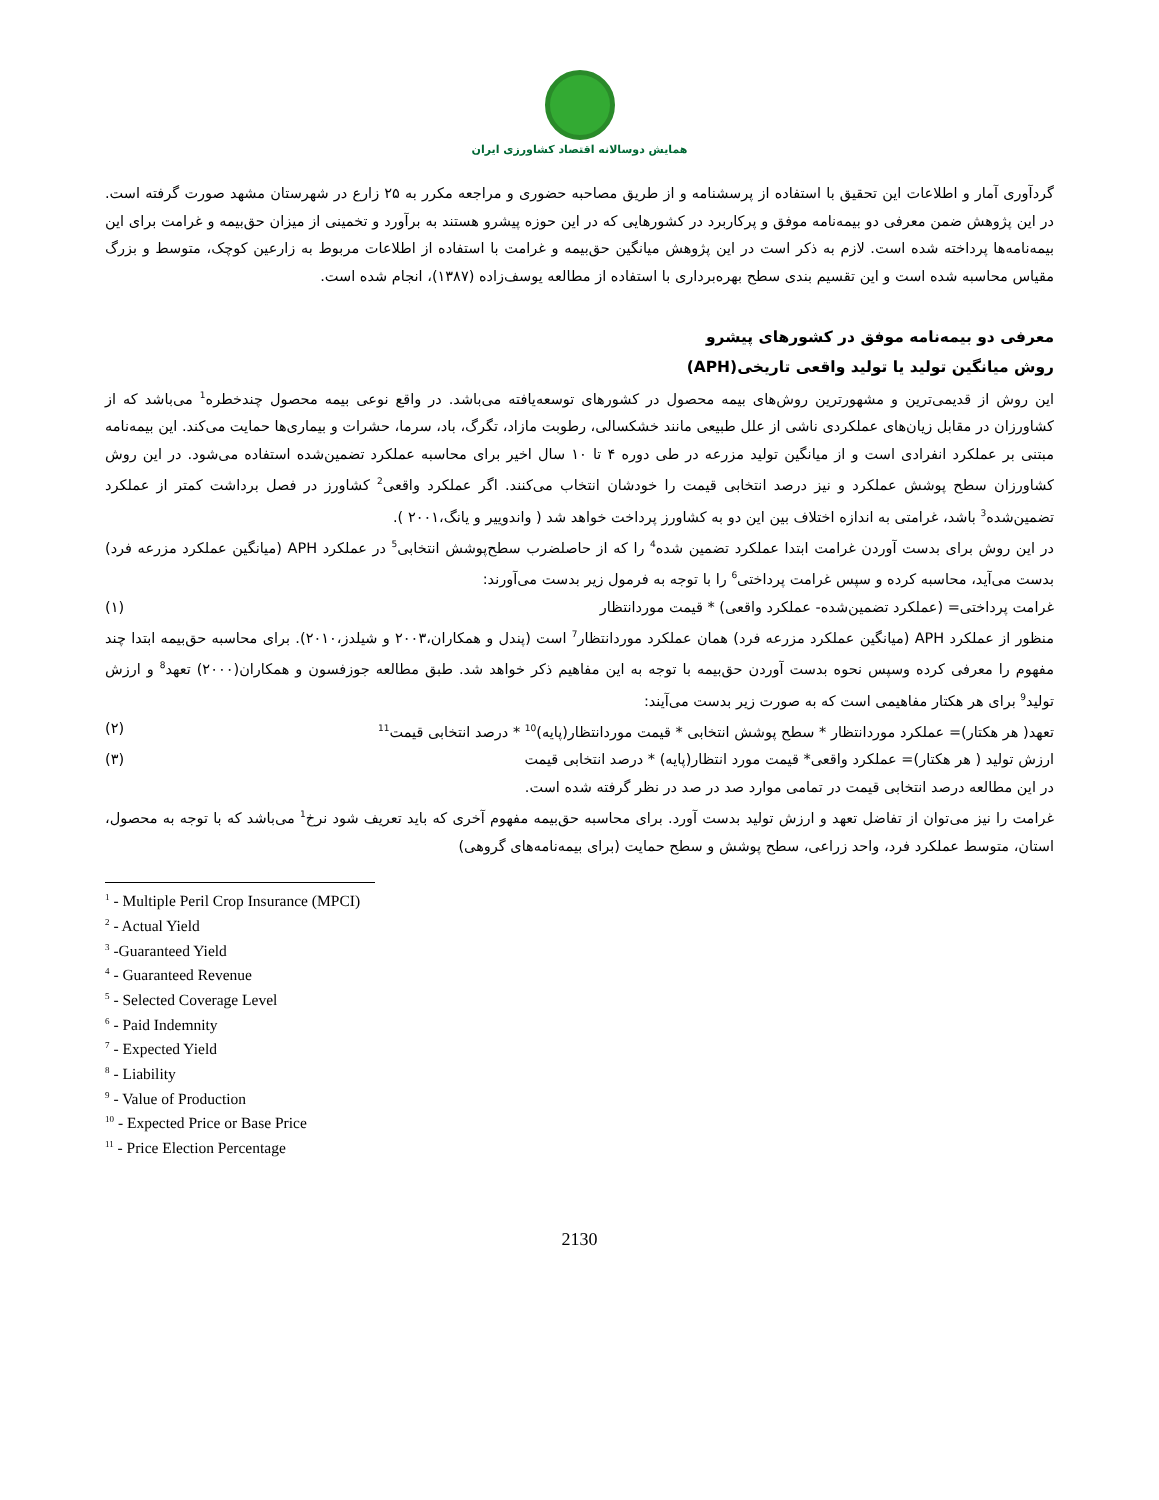همایش دوسالانه اقتصاد کشاورزی ایران
گردآوری آمار و اطلاعات این تحقیق با استفاده از پرسشنامه و از طریق مصاحبه حضوری و مراجعه مکرر به ۲۵ زارع در شهرستان مشهد صورت گرفته است. در این پژوهش ضمن معرفی دو بیمه‌نامه موفق و پرکاربرد در کشورهایی که در این حوزه پیشرو هستند به برآورد و تخمینی از میزان حق‌بیمه و غرامت برای این بیمه‌نامه‌ها پرداخته شده است. لازم به ذکر است در این پژوهش میانگین حق‌بیمه و غرامت با استفاده از اطلاعات مربوط به زارعین کوچک، متوسط و بزرگ مقیاس محاسبه شده است و این تقسیم بندی سطح بهره‌برداری با استفاده از مطالعه یوسف‌زاده (۱۳۸۷)، انجام شده است.
معرفی دو بیمه‌نامه موفق در کشورهای پیشرو
روش میانگین تولید یا تولید واقعی تاریخی(APH)
این روش از قدیمی‌ترین و مشهورترین روش‌های بیمه محصول در کشورهای توسعه‌یافته می‌باشد. در واقع نوعی بیمه محصول چندخطره<sup>1</sup> می‌باشد که از کشاورزان در مقابل زیان‌های عملکردی ناشی از علل طبیعی مانند خشکسالی، رطوبت مازاد، تگرگ، باد، سرما، حشرات و بیماری‌ها حمایت می‌کند. این بیمه‌نامه مبتنی بر عملکرد انفرادی است و از میانگین تولید مزرعه در طی دوره ۴ تا ۱۰ سال اخیر برای محاسبه عملکرد تضمین‌شده استفاده می‌شود. در این روش کشاورزان سطح پوشش عملکرد و نیز درصد انتخابی قیمت را خودشان انتخاب می‌کنند. اگر عملکرد واقعی<sup>2</sup> کشاورز در فصل برداشت کمتر از عملکرد تضمین‌شده<sup>3</sup> باشد، غرامتی به اندازه اختلاف بین این دو به کشاورز پرداخت خواهد شد ( واندوییر و یانگ،۲۰۰۱ ).
در این روش برای بدست آوردن غرامت ابتدا عملکرد تضمین شده<sup>4</sup> را که از حاصلضرب سطح‌پوشش انتخابی<sup>5</sup> در عملکرد APH (میانگین عملکرد مزرعه فرد) بدست می‌آید، محاسبه کرده و سپس غرامت پرداختی<sup>6</sup> را با توجه به فرمول زیر بدست می‌آورند:
غرامت پرداختی= (عملکرد تضمین‌شده- عملکرد واقعی) * قیمت موردانتظار (۱)
منظور از عملکرد APH (میانگین عملکرد مزرعه فرد) همان عملکرد موردانتظار<sup>7</sup> است (پندل و همکاران،۲۰۰۳ و شیلدز،۲۰۱۰). برای محاسبه حق‌بیمه ابتدا چند مفهوم را معرفی کرده وسپس نحوه بدست آوردن حق‌بیمه با توجه به این مفاهیم ذکر خواهد شد. طبق مطالعه جوزفسون و همکاران(۲۰۰۰) تعهد<sup>8</sup> و ارزش تولید<sup>9</sup> برای هر هکتار مفاهیمی است که به صورت زیر بدست می‌آیند:
تعهد( هر هکتار)= عملکرد موردانتظار * سطح پوشش انتخابی * قیمت موردانتظار(پایه)<sup>10</sup> * درصد انتخابی قیمت<sup>11</sup> (۲)
ارزش تولید ( هر هکتار)= عملکرد واقعی* قیمت مورد انتظار(پایه) * درصد انتخابی قیمت (۳)
در این مطالعه درصد انتخابی قیمت در تمامی موارد صد در صد در نظر گرفته شده است.
غرامت را نیز می‌توان از تفاضل تعهد و ارزش تولید بدست آورد. برای محاسبه حق‌بیمه مفهوم آخری که باید تعریف شود نرخ<sup>1</sup> می‌باشد که با توجه به محصول، استان، متوسط عملکرد فرد، واحد زراعی، سطح پوشش و سطح حمایت (برای بیمه‌نامه‌های گروهی)
<sup>1</sup> - Multiple Peril Crop Insurance (MPCI)
<sup>2</sup> - Actual Yield
<sup>3</sup> -Guaranteed Yield
<sup>4</sup> - Guaranteed Revenue
<sup>5</sup> - Selected Coverage Level
<sup>6</sup> - Paid Indemnity
<sup>7</sup> - Expected Yield
<sup>8</sup> - Liability
<sup>9</sup> - Value of Production
<sup>10</sup> - Expected Price or Base Price
<sup>11</sup> - Price Election Percentage
2130